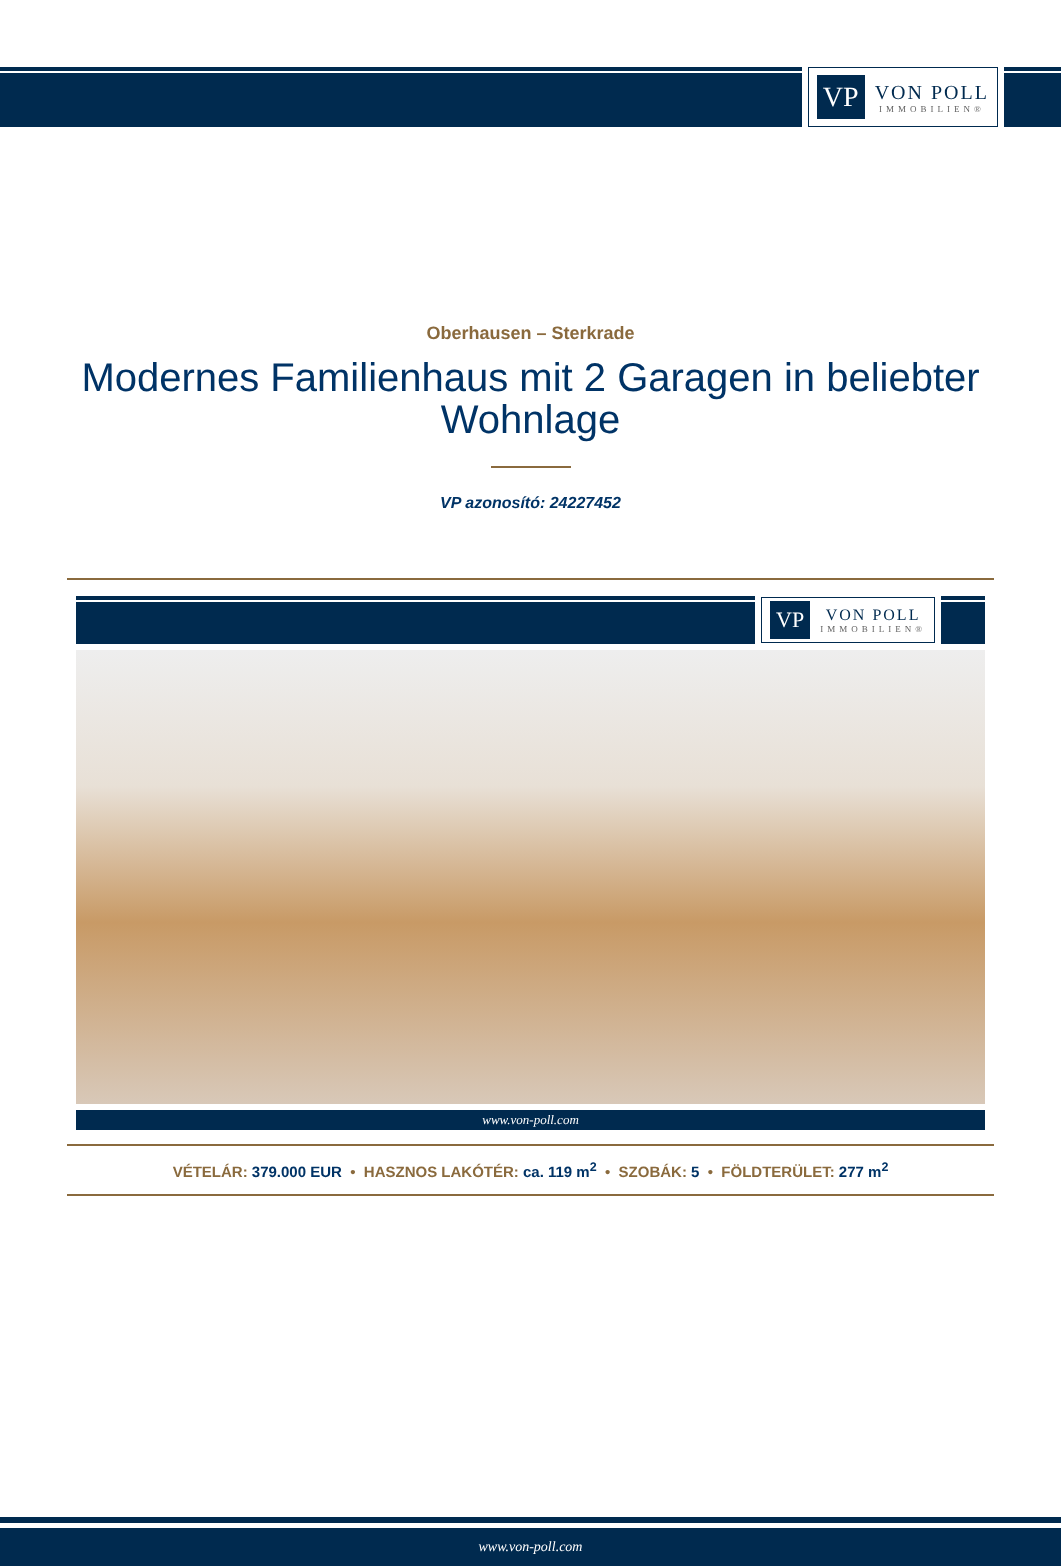VP
VON POLL
IMMOBILIEN®
Oberhausen – Sterkrade
Modernes Familienhaus mit 2 Garagen in beliebter Wohnlage
VP azonosító: 24227452
VP
VON POLL
IMMOBILIEN®
www.von-poll.com
VÉTELÁR: 379.000 EUR • HASZNOS LAKÓTÉR: ca. 119 m<sup>2</sup> • SZOBÁK: 5 • FÖLDTERÜLET: 277 m<sup>2</sup>
www.von-poll.com